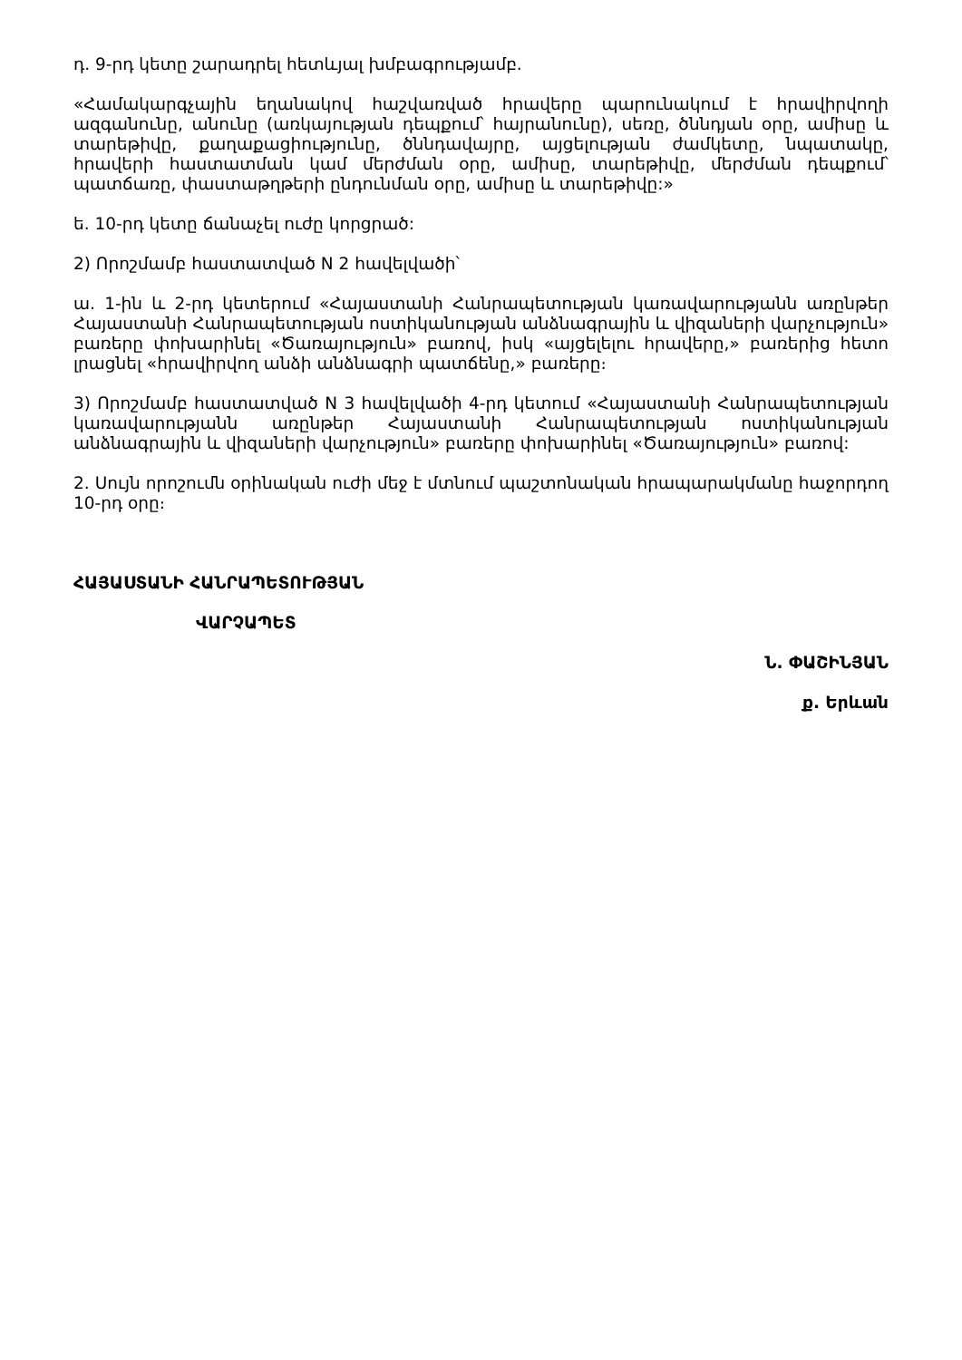դ. 9-րդ կետը շարադրել հետևյալ խմբագրությամբ.
«Համակարգչային եղանակով հաշվառված հրավերը պարունակում է հրավիրվողի ազգանունը, անունը (առկայության դեպքում՝ հայրանունը), սեռը, ծննդյան օրը, ամիսը և տարեթիվը, քաղաքացիությունը, ծննդավայրը, այցելության ժամկետը, նպատակը, հրավերի հաստատման կամ մերժման օրը, ամիսը, տարեթիվը, մերժման դեպքում՝ պատճառը, փաստաթղթերի ընդունման օրը, ամիսը և տարեթիվը:»
ե. 10-րդ կետը ճանաչել ուժը կորցրած:
2) Որոշմամբ հաստատված N 2 հավելվածի՝
ա. 1-ին և 2-րդ կետերում «Հայաստանի Հանրապետության կառավարությանն առընթեր Հայաստանի Հանրապետության ոստիկանության անձնագրային և վիզաների վարչություն» բառերը փոխարինել «Ծառայություն» բառով, իսկ «այցելելու հրավերը,» բառերից հետո լրացնել «հրավիրվող անձի անձնագրի պատճենը,» բառերը։
3) Որոշմամբ հաստատված N 3 հավելվածի 4-րդ կետում «Հայաստանի Հանրապետության կառավարությանն առընթեր Հայաստանի Հանրապետության ոստիկանության անձնագրային և վիզաների վարչություն» բառերը փոխարինել «Ծառայություն» բառով:
2. Սույն որոշումն օրինական ուժի մեջ է մտնում պաշտոնական հրապարակմանը հաջորդող 10-րդ օրը։
ՀԱՅԱՍՏԱՆԻ ՀԱՆՐԱՊԵՏՈՒԹՅԱՆ
ՎԱՐՉԱՊԵՏ
Ն. ՓԱՇԻՆՅԱՆ
ք. Երևան